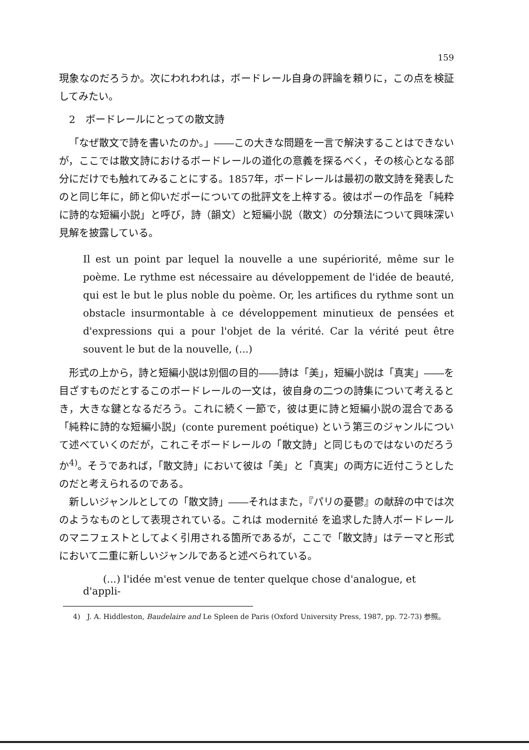159
現象なのだろうか。次にわれわれは，ボードレール自身の評論を頼りに，この点を検証してみたい。
2　ボードレールにとっての散文詩
「なぜ散文で詩を書いたのか。」――この大きな問題を一言で解決することはできないが，ここでは散文詩におけるボードレールの道化の意義を探るべく，その核心となる部分にだけでも触れてみることにする。1857年，ボードレールは最初の散文詩を発表したのと同じ年に，師と仰いだポーについての批評文を上梓する。彼はポーの作品を「純粋に詩的な短編小説」と呼び，詩（韻文）と短編小説（散文）の分類法について興味深い見解を披露している。
Il est un point par lequel la nouvelle a une supériorité, même sur le poème. Le rythme est nécessaire au développement de l'idée de beauté, qui est le but le plus noble du poème. Or, les artifices du rythme sont un obstacle insurmontable à ce développement minutieux de pensées et d'expressions qui a pour l'objet de la vérité. Car la vérité peut être souvent le but de la nouvelle, (...)
形式の上から，詩と短編小説は別個の目的――詩は「美」，短編小説は「真実」――を目ざすものだとするこのボードレールの一文は，彼自身の二つの詩集について考えるとき，大きな鍵となるだろう。これに続く一節で，彼は更に詩と短編小説の混合である「純粋に詩的な短編小説」(conte purement poétique) という第三のジャンルについて述べていくのだが，これこそボードレールの「散文詩」と同じものではないのだろうか<sup>4)</sup>。そうであれば，「散文詩」において彼は「美」と「真実」の両方に近付こうとしたのだと考えられるのである。
新しいジャンルとしての「散文詩」――それはまた，『パリの憂鬱』の献辞の中では次のようなものとして表現されている。これは modernité を追求した詩人ボードレールのマニフェストとしてよく引用される箇所であるが，ここで「散文詩」はテーマと形式において二重に新しいジャンルであると述べられている。
(...) l'idée m'est venue de tenter quelque chose d'analogue, et d'appli-
4)　J. A. Hiddleston, Baudelaire and Le Spleen de Paris (Oxford University Press, 1987, pp. 72-73) 参照。